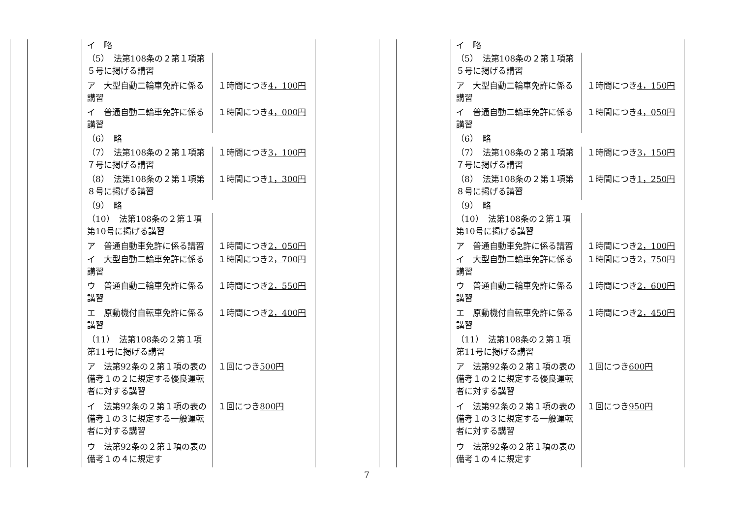| イ 略 | |
| （5） 法第108条の２第１項第５号に掲げる講習 | |
| ア 大型自動二輪車免許に係る講習 | １時間につき 4，100円 |
| イ 普通自動二輪車免許に係る講習 | １時間につき 4，000円 |
| （6） 略 | |
| （7） 法第108条の２第１項第７号に掲げる講習 | １時間につき 3，100円 |
| （8） 法第108条の２第１項第８号に掲げる講習 | １時間につき 1，300円 |
| （9） 略 | |
| （10） 法第108条の２第１項第10号に掲げる講習 | |
| ア 普通自動車免許に係る講習 | １時間につき 2，050円 |
| イ 大型自動二輪車免許に係る講習 | １時間につき 2，700円 |
| ウ 普通自動二輪車免許に係る講習 | １時間につき 2，550円 |
| エ 原動機付自転車免許に係る講習 | １時間につき 2，400円 |
| （11） 法第108条の２第１項第11号に掲げる講習 | |
| ア 法第92条の２第１項の表の備考１の２に規定する優良運転者に対する講習 | １回につき 500円 |
| イ 法第92条の２第１項の表の備考１の３に規定する一般運転者に対する講習 | １回につき 800円 |
| ウ 法第92条の２第１項の表の備考１の４に規定す | |
| イ 略 | |
| （5） 法第108条の２第１項第５号に掲げる講習 | |
| ア 大型自動二輪車免許に係る講習 | １時間につき 4，150円 |
| イ 普通自動二輪車免許に係る講習 | １時間につき 4，050円 |
| （6） 略 | |
| （7） 法第108条の２第１項第７号に掲げる講習 | １時間につき 3，150円 |
| （8） 法第108条の２第１項第８号に掲げる講習 | １時間につき 1，250円 |
| （9） 略 | |
| （10） 法第108条の２第１項第10号に掲げる講習 | |
| ア 普通自動車免許に係る講習 | １時間につき 2，100円 |
| イ 大型自動二輪車免許に係る講習 | １時間につき 2，750円 |
| ウ 普通自動二輪車免許に係る講習 | １時間につき 2，600円 |
| エ 原動機付自転車免許に係る講習 | １時間につき 2，450円 |
| （11） 法第108条の２第１項第11号に掲げる講習 | |
| ア 法第92条の２第１項の表の備考１の２に規定する優良運転者に対する講習 | １回につき 600円 |
| イ 法第92条の２第１項の表の備考１の３に規定する一般運転者に対する講習 | １回につき 950円 |
| ウ 法第92条の２第１項の表の備考１の４に規定す | |
7